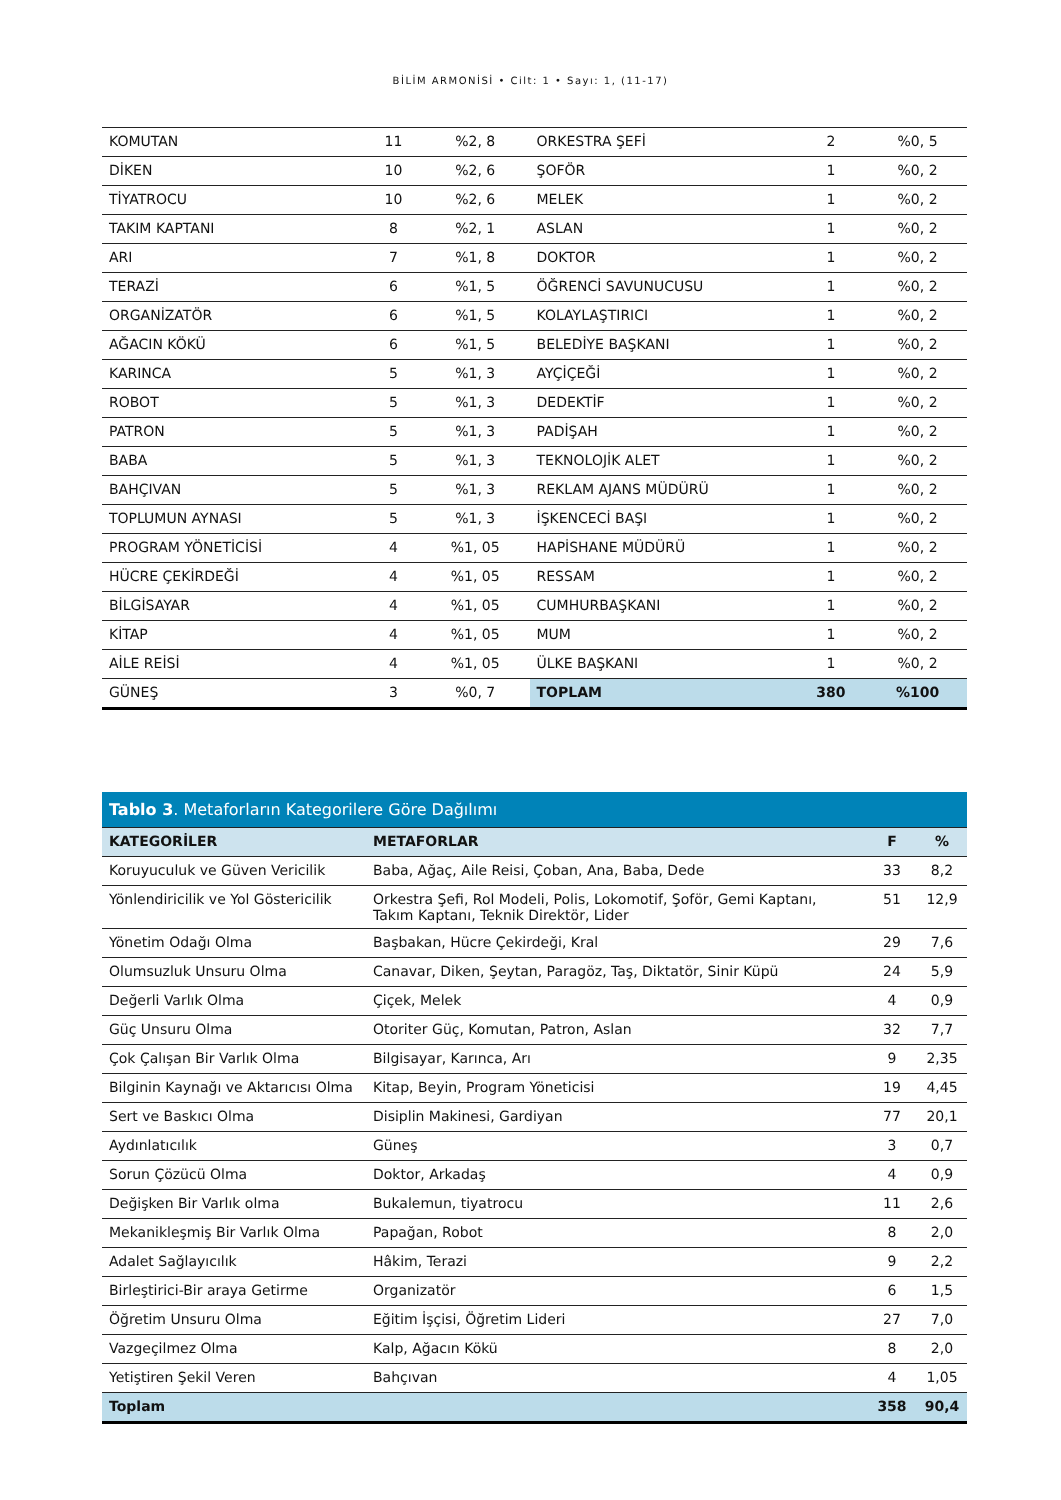BİLİM ARMONİSİ • Cilt: 1 • Sayı: 1, (11-17)
| KOMUTAN | 11 | %2, 8 | ORKESTRA ŞEFİ | 2 | %0, 5 |
| DİKEN | 10 | %2, 6 | ŞOFÖR | 1 | %0, 2 |
| TİYATROCU | 10 | %2, 6 | MELEK | 1 | %0, 2 |
| TAKIM KAPTANI | 8 | %2, 1 | ASLAN | 1 | %0, 2 |
| ARI | 7 | %1, 8 | DOKTOR | 1 | %0, 2 |
| TERAZİ | 6 | %1, 5 | ÖĞRENCİ SAVUNUCUSU | 1 | %0, 2 |
| ORGANİZATÖR | 6 | %1, 5 | KOLAYLAŞTIRICI | 1 | %0, 2 |
| AĞACIN KÖKÜ | 6 | %1, 5 | BELEDİYE BAŞKANI | 1 | %0, 2 |
| KARINCA | 5 | %1, 3 | AYÇİÇEĞİ | 1 | %0, 2 |
| ROBOT | 5 | %1, 3 | DEDEKTİF | 1 | %0, 2 |
| PATRON | 5 | %1, 3 | PADİŞAH | 1 | %0, 2 |
| BABA | 5 | %1, 3 | TEKNOLOJİK ALET | 1 | %0, 2 |
| BAHÇIVAN | 5 | %1, 3 | REKLAM AJANS MÜDÜRÜ | 1 | %0, 2 |
| TOPLUMUN AYNASI | 5 | %1, 3 | İŞKENCECİ BAŞI | 1 | %0, 2 |
| PROGRAM YÖNETİCİSİ | 4 | %1, 05 | HAPİSHANE MÜDÜRÜ | 1 | %0, 2 |
| HÜCRE ÇEKİRDEĞİ | 4 | %1, 05 | RESSAM | 1 | %0, 2 |
| BİLGİSAYAR | 4 | %1, 05 | CUMHURBAŞKANI | 1 | %0, 2 |
| KİTAP | 4 | %1, 05 | MUM | 1 | %0, 2 |
| AİLE REİSİ | 4 | %1, 05 | ÜLKE BAŞKANI | 1 | %0, 2 |
| GÜNEŞ | 3 | %0, 7 | TOPLAM | 380 | %100 |
| Tablo 3 . Metaforların Kategorilere Göre Dağılımı | | | |
| --- | --- | --- | --- |
| KATEGORİLER | METAFORLAR | F | % |
| Koruyuculuk ve Güven Vericilik | Baba, Ağaç, Aile Reisi, Çoban, Ana, Baba, Dede | 33 | 8,2 |
| Yönlendiricilik ve Yol Göstericilik | Orkestra Şefi, Rol Modeli, Polis, Lokomotif, Şoför, Gemi Kaptanı, Takım Kaptanı, Teknik Direktör, Lider | 51 | 12,9 |
| Yönetim Odağı Olma | Başbakan, Hücre Çekirdeği, Kral | 29 | 7,6 |
| Olumsuzluk Unsuru Olma | Canavar, Diken, Şeytan, Paragöz, Taş, Diktatör, Sinir Küpü | 24 | 5,9 |
| Değerli Varlık Olma | Çiçek, Melek | 4 | 0,9 |
| Güç Unsuru Olma | Otoriter Güç, Komutan, Patron, Aslan | 32 | 7,7 |
| Çok Çalışan Bir Varlık Olma | Bilgisayar, Karınca, Arı | 9 | 2,35 |
| Bilginin Kaynağı ve Aktarıcısı Olma | Kitap, Beyin, Program Yöneticisi | 19 | 4,45 |
| Sert ve Baskıcı Olma | Disiplin Makinesi, Gardiyan | 77 | 20,1 |
| Aydınlatıcılık | Güneş | 3 | 0,7 |
| Sorun Çözücü Olma | Doktor, Arkadaş | 4 | 0,9 |
| Değişken Bir Varlık olma | Bukalemun, tiyatrocu | 11 | 2,6 |
| Mekanikleşmiş Bir Varlık Olma | Papağan, Robot | 8 | 2,0 |
| Adalet Sağlayıcılık | Hâkim, Terazi | 9 | 2,2 |
| Birleştirici-Bir araya Getirme | Organizatör | 6 | 1,5 |
| Öğretim Unsuru Olma | Eğitim İşçisi, Öğretim Lideri | 27 | 7,0 |
| Vazgeçilmez Olma | Kalp, Ağacın Kökü | 8 | 2,0 |
| Yetiştiren Şekil Veren | Bahçıvan | 4 | 1,05 |
| Toplam | | 358 | 90,4 |